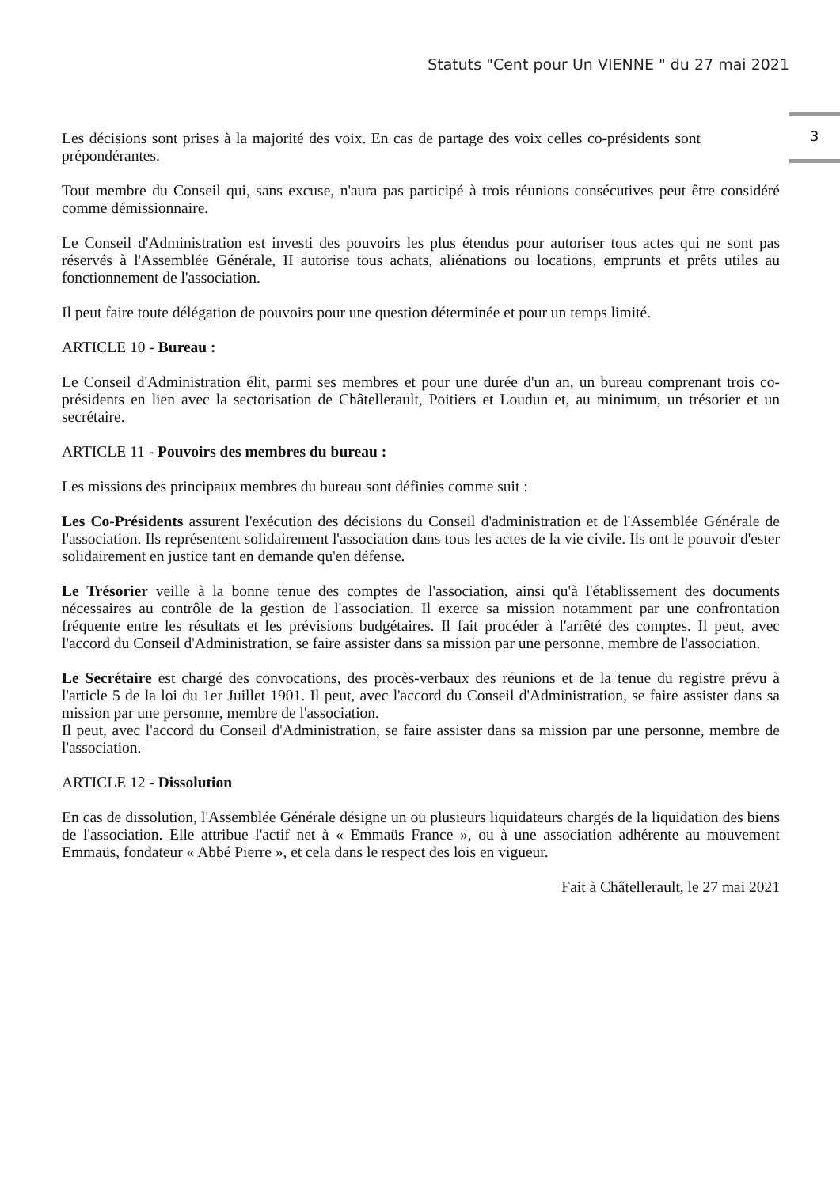Statuts "Cent pour Un VIENNE " du 27 mai 2021
3
Les décisions sont prises à la majorité des voix. En cas de partage des voix celles co-présidents sont prépondérantes.
Tout membre du Conseil qui, sans excuse, n'aura pas participé à trois réunions consécutives peut être considéré comme démissionnaire.
Le Conseil d'Administration est investi des pouvoirs les plus étendus pour autoriser tous actes qui ne sont pas réservés à l'Assemblée Générale, II autorise tous achats, aliénations ou locations, emprunts et prêts utiles au fonctionnement de l'association.
Il peut faire toute délégation de pouvoirs pour une question déterminée et pour un temps limité.
ARTICLE 10 - Bureau :
Le Conseil d'Administration élit, parmi ses membres et pour une durée d'un an, un bureau comprenant trois co-présidents en lien avec la sectorisation de Châtellerault, Poitiers et Loudun et, au minimum, un trésorier et un secrétaire.
ARTICLE 11 - Pouvoirs des membres du bureau :
Les missions des principaux membres du bureau sont définies comme suit :
Les Co-Présidents assurent l'exécution des décisions du Conseil d'administration et de l'Assemblée Générale de l'association. Ils représentent solidairement l'association dans tous les actes de la vie civile. Ils ont le pouvoir d'ester solidairement en justice tant en demande qu'en défense.
Le Trésorier veille à la bonne tenue des comptes de l'association, ainsi qu'à l'établissement des documents nécessaires au contrôle de la gestion de l'association. Il exerce sa mission notamment par une confrontation fréquente entre les résultats et les prévisions budgétaires. Il fait procéder à l'arrêté des comptes. Il peut, avec l'accord du Conseil d'Administration, se faire assister dans sa mission par une personne, membre de l'association.
Le Secrétaire est chargé des convocations, des procès-verbaux des réunions et de la tenue du registre prévu à l'article 5 de la loi du 1er Juillet 1901. Il peut, avec l'accord du Conseil d'Administration, se faire assister dans sa mission par une personne, membre de l'association.
Il peut, avec l'accord du Conseil d'Administration, se faire assister dans sa mission par une personne, membre de l'association.
ARTICLE 12 - Dissolution
En cas de dissolution, l'Assemblée Générale désigne un ou plusieurs liquidateurs chargés de la liquidation des biens de l'association. Elle attribue l'actif net à « Emmaüs France », ou à une association adhérente au mouvement Emmaüs, fondateur « Abbé Pierre », et cela dans le respect des lois en vigueur.
Fait à Châtellerault, le 27 mai 2021